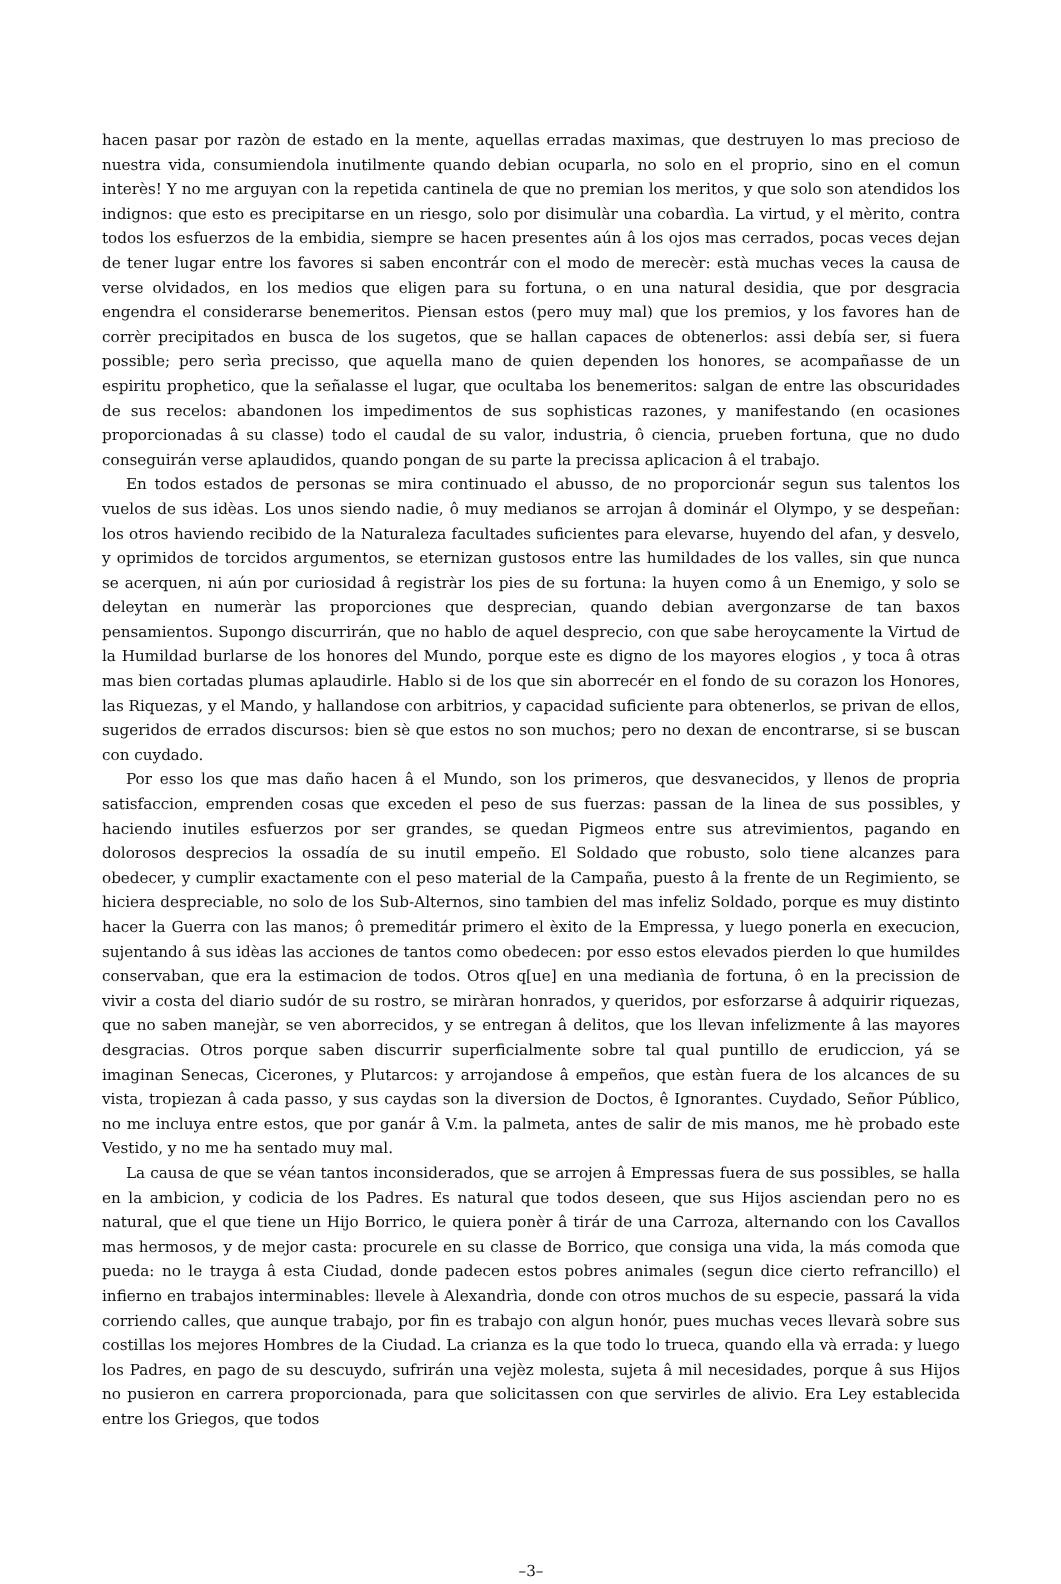hacen pasar por razòn de estado en la mente, aquellas erradas maximas, que destruyen lo mas precioso de nuestra vida, consumiendola inutilmente quando debian ocuparla, no solo en el proprio, sino en el comun interès! Y no me arguyan con la repetida cantinela de que no premian los meritos, y que solo son atendidos los indignos: que esto es precipitarse en un riesgo, solo por disimulàr una cobardìa. La virtud, y el mèrito, contra todos los esfuerzos de la embidia, siempre se hacen presentes aún â los ojos mas cerrados, pocas veces dejan de tener lugar entre los favores si saben encontrár con el modo de merecèr: està muchas veces la causa de verse olvidados, en los medios que eligen para su fortuna, o en una natural desidia, que por desgracia engendra el considerarse benemeritos. Piensan estos (pero muy mal) que los premios, y los favores han de corrèr precipitados en busca de los sugetos, que se hallan capaces de obtenerlos: assi debía ser, si fuera possible; pero serìa precisso, que aquella mano de quien dependen los honores, se acompañasse de un espiritu prophetico, que la señalasse el lugar, que ocultaba los benemeritos: salgan de entre las obscuridades de sus recelos: abandonen los impedimentos de sus sophisticas razones, y manifestando (en ocasiones proporcionadas â su classe) todo el caudal de su valor, industria, ô ciencia, prueben fortuna, que no dudo conseguirán verse aplaudidos, quando pongan de su parte la precissa aplicacion â el trabajo.
En todos estados de personas se mira continuado el abusso, de no proporcionár segun sus talentos los vuelos de sus idèas. Los unos siendo nadie, ô muy medianos se arrojan â dominár el Olympo, y se despeñan: los otros haviendo recibido de la Naturaleza facultades suficientes para elevarse, huyendo del afan, y desvelo, y oprimidos de torcidos argumentos, se eternizan gustosos entre las humildades de los valles, sin que nunca se acerquen, ni aún por curiosidad â registràr los pies de su fortuna: la huyen como â un Enemigo, y solo se deleytan en numeràr las proporciones que desprecian, quando debian avergonzarse de tan baxos pensamientos. Supongo discurrirán, que no hablo de aquel desprecio, con que sabe heroycamente la Virtud de la Humildad burlarse de los honores del Mundo, porque este es digno de los mayores elogios , y toca â otras mas bien cortadas plumas aplaudirle. Hablo si de los que sin aborrecér en el fondo de su corazon los Honores, las Riquezas, y el Mando, y hallandose con arbitrios, y capacidad suficiente para obtenerlos, se privan de ellos, sugeridos de errados discursos: bien sè que estos no son muchos; pero no dexan de encontrarse, si se buscan con cuydado.
Por esso los que mas daño hacen â el Mundo, son los primeros, que desvanecidos, y llenos de propria satisfaccion, emprenden cosas que exceden el peso de sus fuerzas: passan de la linea de sus possibles, y haciendo inutiles esfuerzos por ser grandes, se quedan Pigmeos entre sus atrevimientos, pagando en dolorosos desprecios la ossadía de su inutil empeño. El Soldado que robusto, solo tiene alcanzes para obedecer, y cumplir exactamente con el peso material de la Campaña, puesto â la frente de un Regimiento, se hiciera despreciable, no solo de los Sub-Alternos, sino tambien del mas infeliz Soldado, porque es muy distinto hacer la Guerra con las manos; ô premeditár primero el èxito de la Empressa, y luego ponerla en execucion, sujentando â sus idèas las acciones de tantos como obedecen: por esso estos elevados pierden lo que humildes conservaban, que era la estimacion de todos. Otros q[ue] en una medianìa de fortuna, ô en la precission de vivir a costa del diario sudór de su rostro, se miràran honrados, y queridos, por esforzarse â adquirir riquezas, que no saben manejàr, se ven aborrecidos, y se entregan â delitos, que los llevan infelizmente â las mayores desgracias. Otros porque saben discurrir superficialmente sobre tal qual puntillo de erudiccion, yá se imaginan Senecas, Cicerones, y Plutarcos: y arrojandose â empeños, que estàn fuera de los alcances de su vista, tropiezan â cada passo, y sus caydas son la diversion de Doctos, ê Ignorantes. Cuydado, Señor Público, no me incluya entre estos, que por ganár â V.m. la palmeta, antes de salir de mis manos, me hè probado este Vestido, y no me ha sentado muy mal.
La causa de que se véan tantos inconsiderados, que se arrojen â Empressas fuera de sus possibles, se halla en la ambicion, y codicia de los Padres. Es natural que todos deseen, que sus Hijos asciendan pero no es natural, que el que tiene un Hijo Borrico, le quiera ponèr â tirár de una Carroza, alternando con los Cavallos mas hermosos, y de mejor casta: procurele en su classe de Borrico, que consiga una vida, la más comoda que pueda: no le trayga â esta Ciudad, donde padecen estos pobres animales (segun dice cierto refrancillo) el infierno en trabajos interminables: llevele à Alexandrìa, donde con otros muchos de su especie, passará la vida corriendo calles, que aunque trabajo, por fin es trabajo con algun honór, pues muchas veces llevarà sobre sus costillas los mejores Hombres de la Ciudad. La crianza es la que todo lo trueca, quando ella và errada: y luego los Padres, en pago de su descuydo, sufrirán una vejèz molesta, sujeta â mil necesidades, porque â sus Hijos no pusieron en carrera proporcionada, para que solicitassen con que servirles de alivio. Era Ley establecida entre los Griegos, que todos
–3–